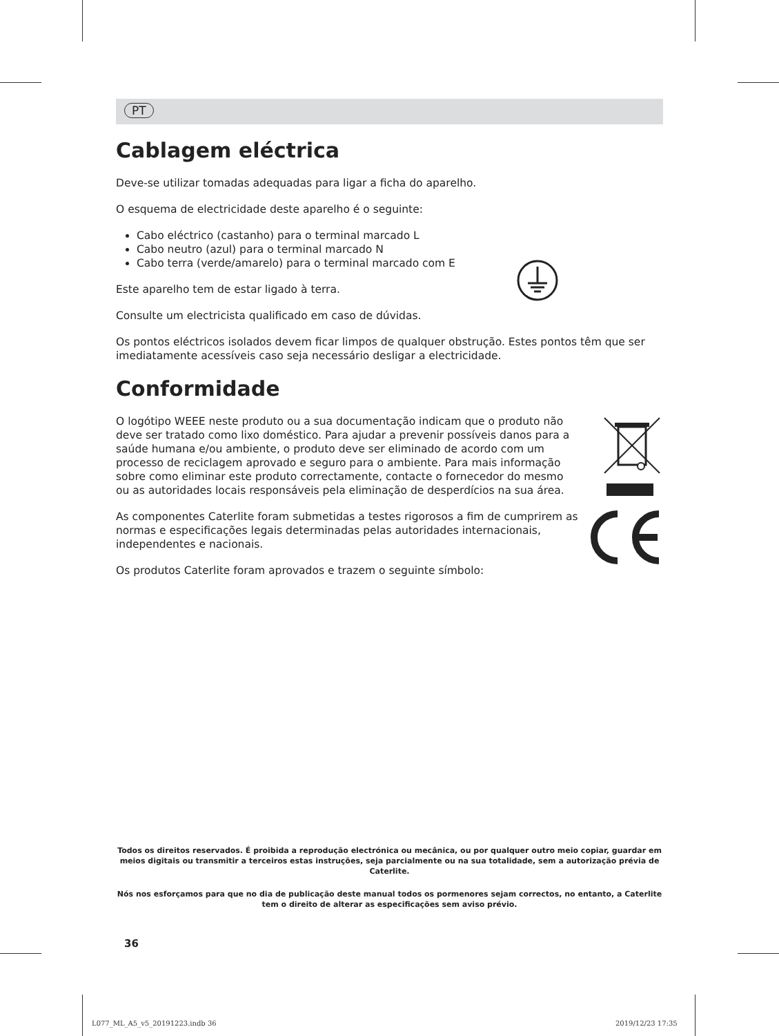PT
Cablagem eléctrica
Deve-se utilizar tomadas adequadas para ligar a ficha do aparelho.
O esquema de electricidade deste aparelho é o seguinte:
Cabo eléctrico (castanho) para o terminal marcado L
Cabo neutro (azul) para o terminal marcado N
Cabo terra (verde/amarelo) para o terminal marcado com E
Este aparelho tem de estar ligado à terra.
Consulte um electricista qualificado em caso de dúvidas.
Os pontos eléctricos isolados devem ficar limpos de qualquer obstrução. Estes pontos têm que ser imediatamente acessíveis caso seja necessário desligar a electricidade.
Conformidade
O logótipo WEEE neste produto ou a sua documentação indicam que o produto não deve ser tratado como lixo doméstico. Para ajudar a prevenir possíveis danos para a saúde humana e/ou ambiente, o produto deve ser eliminado de acordo com um processo de reciclagem aprovado e seguro para o ambiente. Para mais informação sobre como eliminar este produto correctamente, contacte o fornecedor do mesmo ou as autoridades locais responsáveis pela eliminação de desperdícios na sua área.
As componentes Caterlite foram submetidas a testes rigorosos a fim de cumprirem as normas e especificações legais determinadas pelas autoridades internacionais, independentes e nacionais.
Os produtos Caterlite foram aprovados e trazem o seguinte símbolo:
Todos os direitos reservados. É proibida a reprodução electrónica ou mecânica, ou por qualquer outro meio copiar, guardar em meios digitais ou transmitir a terceiros estas instruções, seja parcialmente ou na sua totalidade, sem a autorização prévia de Caterlite.
Nós nos esforçamos para que no dia de publicação deste manual todos os pormenores sejam correctos, no entanto, a Caterlite tem o direito de alterar as especificações sem aviso prévio.
36
L077_ML_A5_v5_20191223.indb 36 2019/12/23 17:35